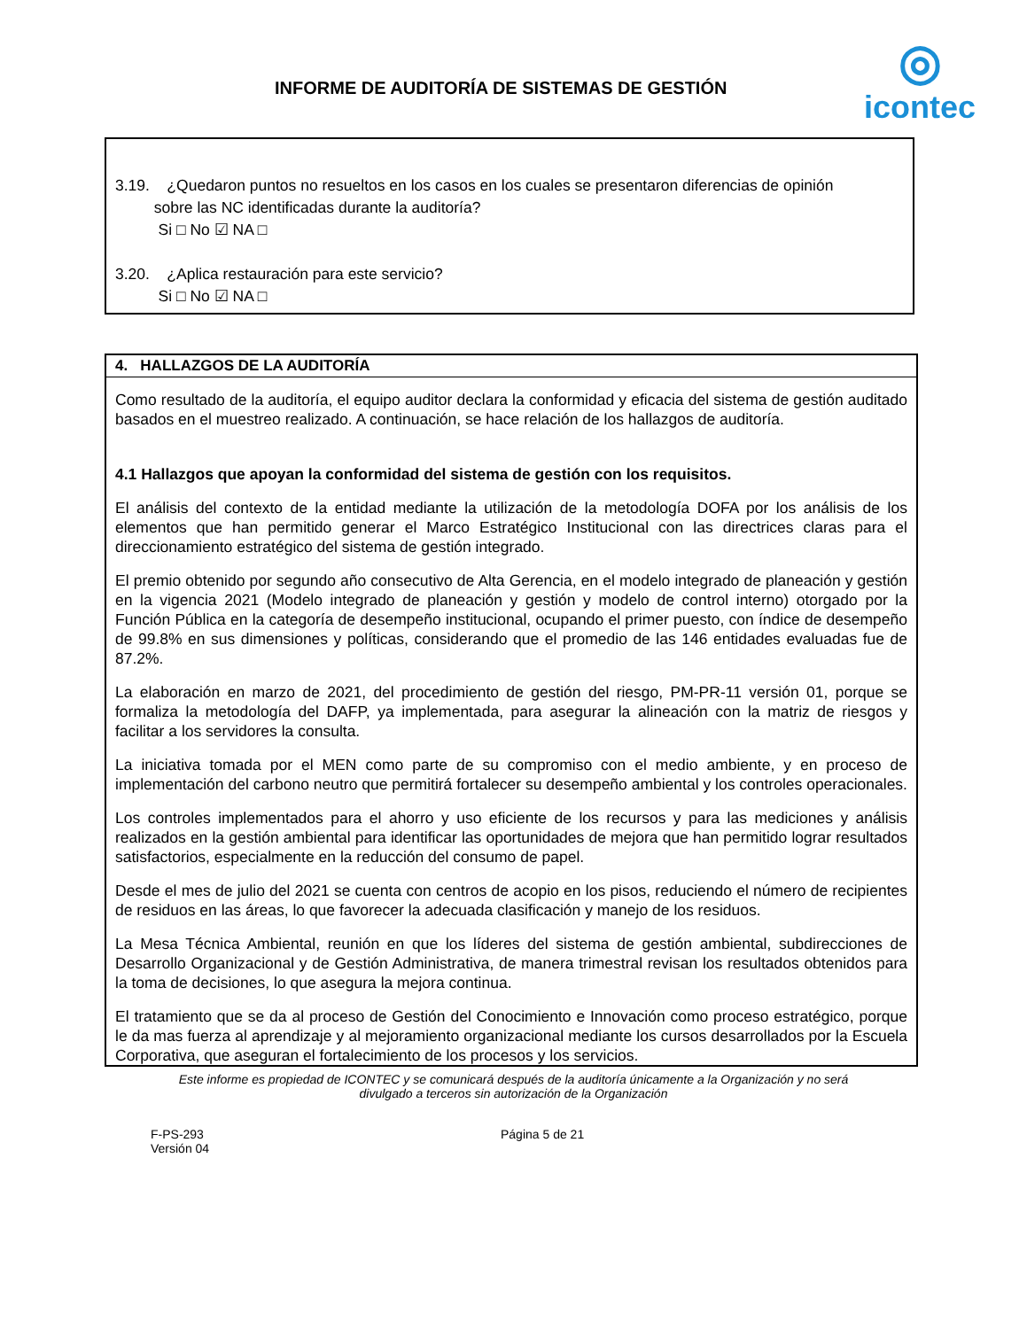INFORME DE AUDITORÍA DE SISTEMAS DE GESTIÓN
◎
icontec
3.19. ¿Quedaron puntos no resueltos en los casos en los cuales se presentaron diferencias de opinión
sobre las NC identificadas durante la auditoría?
Si □ No ☑ NA □
3.20. ¿Aplica restauración para este servicio?
Si □ No ☑ NA □
4. HALLAZGOS DE LA AUDITORÍA
Como resultado de la auditoría, el equipo auditor declara la conformidad y eficacia del sistema de gestión auditado basados en el muestreo realizado. A continuación, se hace relación de los hallazgos de auditoría.
4.1 Hallazgos que apoyan la conformidad del sistema de gestión con los requisitos.
El análisis del contexto de la entidad mediante la utilización de la metodología DOFA por los análisis de los elementos que han permitido generar el Marco Estratégico Institucional con las directrices claras para el direccionamiento estratégico del sistema de gestión integrado.
El premio obtenido por segundo año consecutivo de Alta Gerencia, en el modelo integrado de planeación y gestión en la vigencia 2021 (Modelo integrado de planeación y gestión y modelo de control interno) otorgado por la Función Pública en la categoría de desempeño institucional, ocupando el primer puesto, con índice de desempeño de 99.8% en sus dimensiones y políticas, considerando que el promedio de las 146 entidades evaluadas fue de 87.2%.
La elaboración en marzo de 2021, del procedimiento de gestión del riesgo, PM-PR-11 versión 01, porque se formaliza la metodología del DAFP, ya implementada, para asegurar la alineación con la matriz de riesgos y facilitar a los servidores la consulta.
La iniciativa tomada por el MEN como parte de su compromiso con el medio ambiente, y en proceso de implementación del carbono neutro que permitirá fortalecer su desempeño ambiental y los controles operacionales.
Los controles implementados para el ahorro y uso eficiente de los recursos y para las mediciones y análisis realizados en la gestión ambiental para identificar las oportunidades de mejora que han permitido lograr resultados satisfactorios, especialmente en la reducción del consumo de papel.
Desde el mes de julio del 2021 se cuenta con centros de acopio en los pisos, reduciendo el número de recipientes de residuos en las áreas, lo que favorecer la adecuada clasificación y manejo de los residuos.
La Mesa Técnica Ambiental, reunión en que los líderes del sistema de gestión ambiental, subdirecciones de Desarrollo Organizacional y de Gestión Administrativa, de manera trimestral revisan los resultados obtenidos para la toma de decisiones, lo que asegura la mejora continua.
El tratamiento que se da al proceso de Gestión del Conocimiento e Innovación como proceso estratégico, porque le da mas fuerza al aprendizaje y al mejoramiento organizacional mediante los cursos desarrollados por la Escuela Corporativa, que aseguran el fortalecimiento de los procesos y los servicios.
Este informe es propiedad de ICONTEC y se comunicará después de la auditoría únicamente a la Organización y no será
divulgado a terceros sin autorización de la Organización
F-PS-293
Versión 04
Página 5 de 21